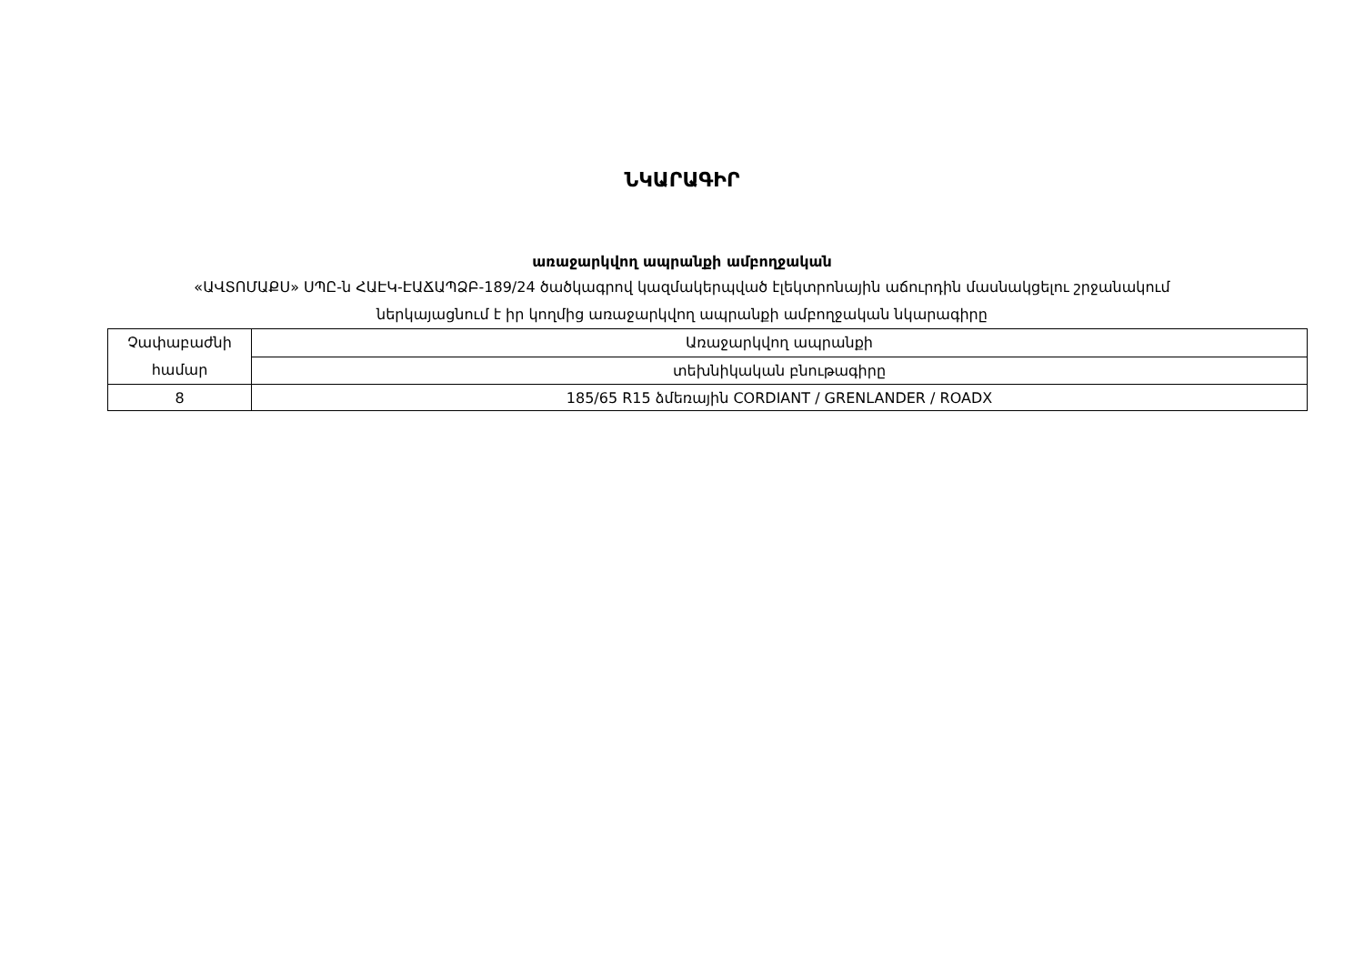ՆԿԱՐԱԳԻՐ
առաջարկվող ապրանքի ամբողջական
«ԱՎՏՈՄԱՔՍ» ՍՊԸ-ն ՀԱԷԿ-ԷԱՃԱՊՁԲ-189/24 ծածկագրով կազմակերպված էլեկտրոնային աճուրդին մասնակցելու շրջանակում
ներկայացնում է իր կողմից առաջարկվող ապրանքի ամբողջական նկարագիրը
| Չափաբաժնի համար | Առաջարկվող ապրանքի |
| | տեխնիկական բնութագիրը |
| 8 | 185/65 R15 ձմեռային CORDIANT / GRENLANDER / ROADX |